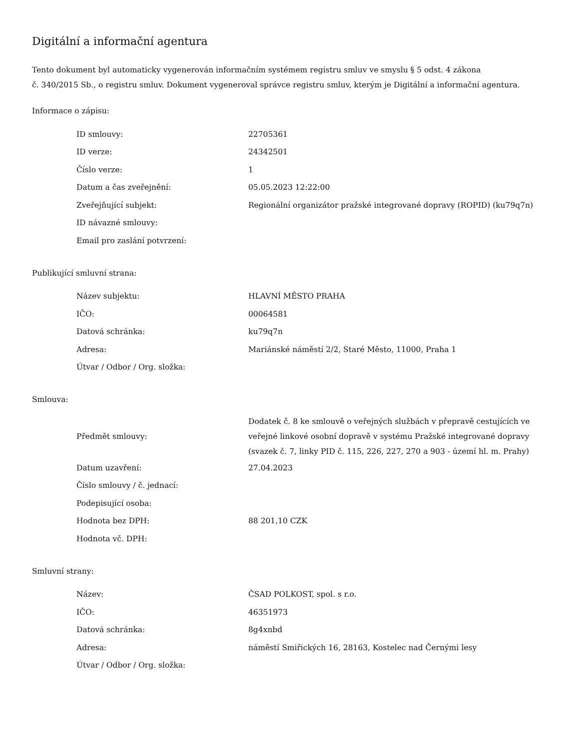Digitální a informační agentura
Tento dokument byl automaticky vygenerován informačním systémem registru smluv ve smyslu § 5 odst. 4 zákona
č. 340/2015 Sb., o registru smluv. Dokument vygeneroval správce registru smluv, kterým je Digitální a informační agentura.
Informace o zápisu:
| ID smlouvy: | 22705361 |
| ID verze: | 24342501 |
| Číslo verze: | 1 |
| Datum a čas zveřejnění: | 05.05.2023 12:22:00 |
| Zveřejňující subjekt: | Regionální organizátor pražské integrované dopravy (ROPID) (ku79q7n) |
| ID návazné smlouvy: | |
| Email pro zaslání potvrzení: | |
Publikující smluvní strana:
| Název subjektu: | HLAVNÍ MĚSTO PRAHA |
| IČO: | 00064581 |
| Datová schránka: | ku79q7n |
| Adresa: | Mariánské náměstí 2/2, Staré Město, 11000, Praha 1 |
| Útvar / Odbor / Org. složka: | |
Smlouva:
| Předmět smlouvy: | Dodatek č. 8 ke smlouvě o veřejných službách v přepravě cestujících ve veřejné linkové osobní dopravě v systému Pražské integrované dopravy (svazek č. 7, linky PID č. 115, 226, 227, 270 a 903 - území hl. m. Prahy) |
| Datum uzavření: | 27.04.2023 |
| Číslo smlouvy / č. jednací: | |
| Podepisující osoba: | |
| Hodnota bez DPH: | 88 201,10 CZK |
| Hodnota vč. DPH: | |
Smluvní strany:
| Název: | ČSAD POLKOST, spol. s r.o. |
| IČO: | 46351973 |
| Datová schránka: | 8g4xnbd |
| Adresa: | náměstí Smiřických 16, 28163, Kostelec nad Černými lesy |
| Útvar / Odbor / Org. složka: | |